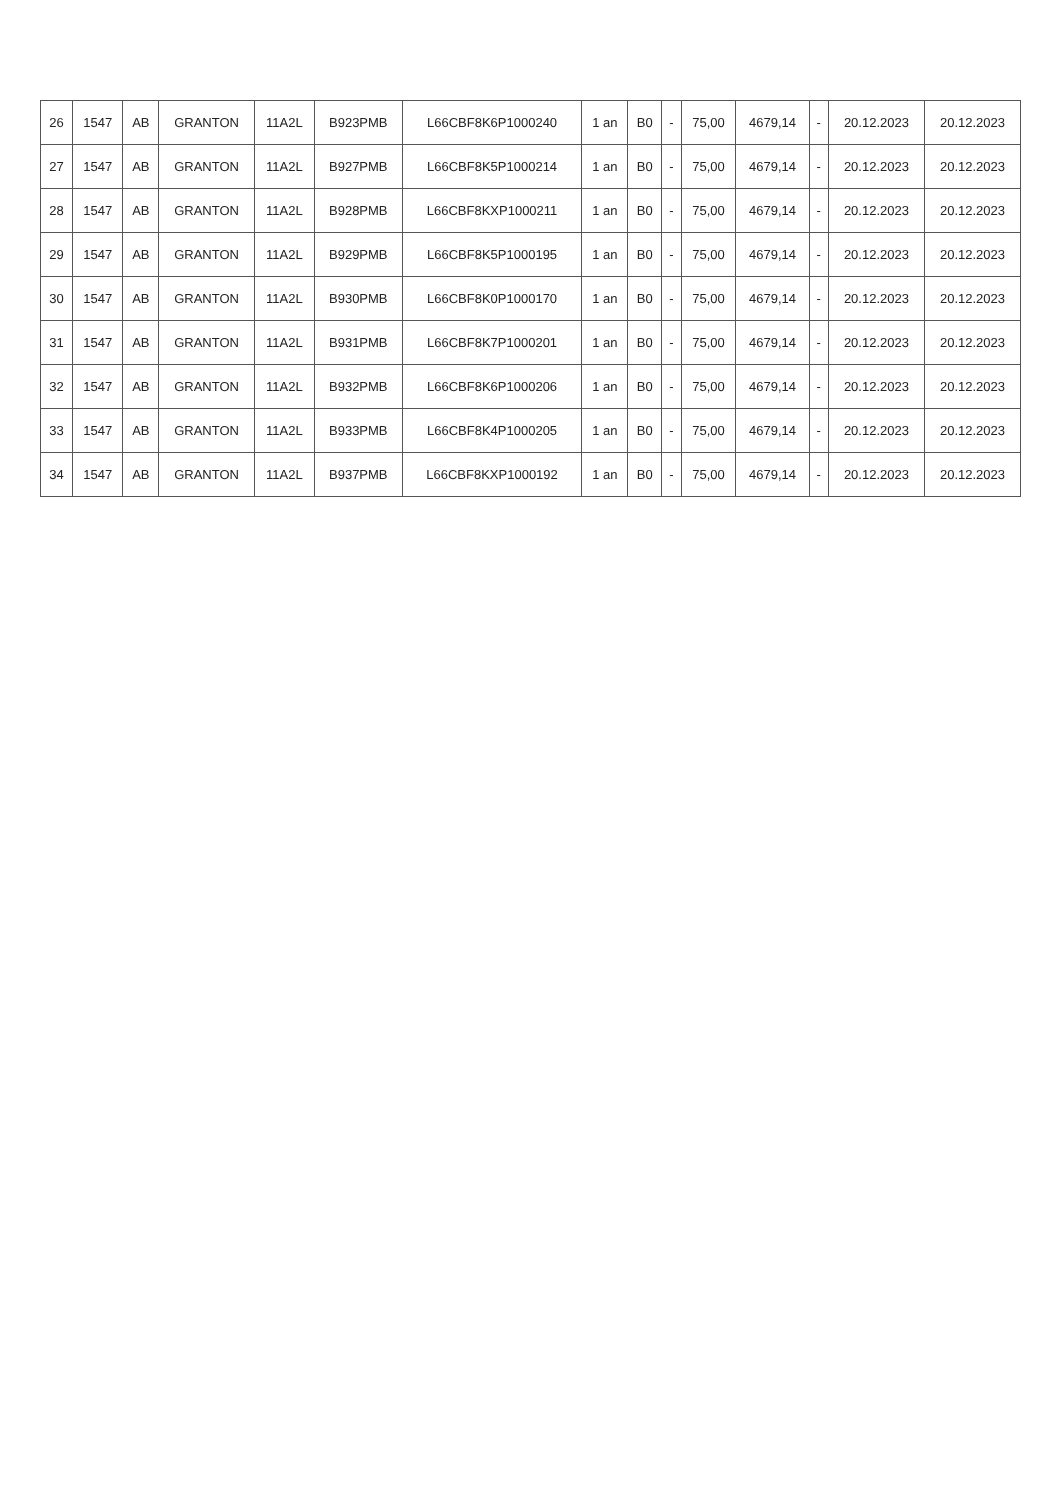| 26 | 1547 | AB | GRANTON | 11A2L | B923PMB | L66CBF8K6P1000240 | 1 an | B0 | - | 75,00 | 4679,14 | - | 20.12.2023 | 20.12.2023 |
| 27 | 1547 | AB | GRANTON | 11A2L | B927PMB | L66CBF8K5P1000214 | 1 an | B0 | - | 75,00 | 4679,14 | - | 20.12.2023 | 20.12.2023 |
| 28 | 1547 | AB | GRANTON | 11A2L | B928PMB | L66CBF8KXP1000211 | 1 an | B0 | - | 75,00 | 4679,14 | - | 20.12.2023 | 20.12.2023 |
| 29 | 1547 | AB | GRANTON | 11A2L | B929PMB | L66CBF8K5P1000195 | 1 an | B0 | - | 75,00 | 4679,14 | - | 20.12.2023 | 20.12.2023 |
| 30 | 1547 | AB | GRANTON | 11A2L | B930PMB | L66CBF8K0P1000170 | 1 an | B0 | - | 75,00 | 4679,14 | - | 20.12.2023 | 20.12.2023 |
| 31 | 1547 | AB | GRANTON | 11A2L | B931PMB | L66CBF8K7P1000201 | 1 an | B0 | - | 75,00 | 4679,14 | - | 20.12.2023 | 20.12.2023 |
| 32 | 1547 | AB | GRANTON | 11A2L | B932PMB | L66CBF8K6P1000206 | 1 an | B0 | - | 75,00 | 4679,14 | - | 20.12.2023 | 20.12.2023 |
| 33 | 1547 | AB | GRANTON | 11A2L | B933PMB | L66CBF8K4P1000205 | 1 an | B0 | - | 75,00 | 4679,14 | - | 20.12.2023 | 20.12.2023 |
| 34 | 1547 | AB | GRANTON | 11A2L | B937PMB | L66CBF8KXP1000192 | 1 an | B0 | - | 75,00 | 4679,14 | - | 20.12.2023 | 20.12.2023 |